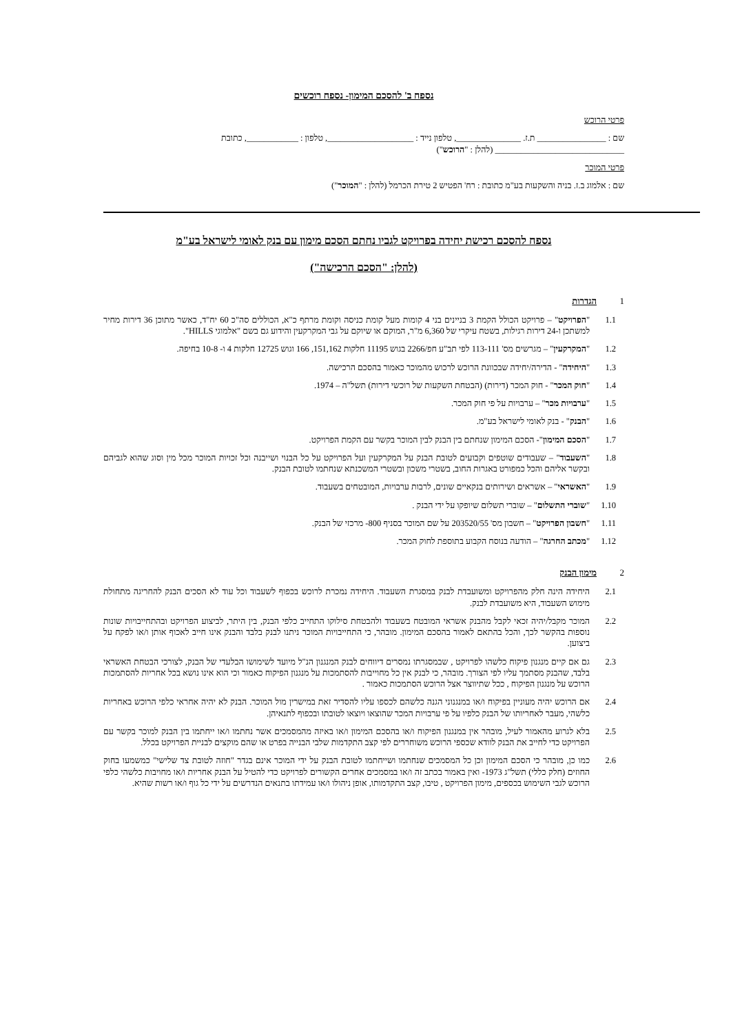נספח ב' להסכם המימון- נספח רוכשים
פרטי הרוכש
שם : ________________ ת.ז. _______________, טלפון נייד : ____________________, טלפון : ____________, כתובת ______________________________ (להלן : "הרוכש")
פרטי המוכר
שם : אלמוג ב.ז. בניה והשקעות בע"מ כתובת : רח' הפטיש 2 טירת הכרמל (להלן : "המוכר")
נספח להסכם רכישת יחידה בפרויקט לגביו נחתם הסכם מימון עם בנק לאומי לישראל בע"מ
(להלן: "הסכם הרכישה")
1 הגדרות
1.1 "הפרויקט" – פרויקט הכולל הקמת 3 בניינים בני 4 קומות מעל קומת כניסה וקומת מרתף כ"א, הכוללים סה"כ 60 יח"ד, כאשר מתוכן 36 דירות מחיר למשתכן ו-24 דירות רגילות, בשטח עיקרי של 6,360 מ"ר, המוקם או שיוקם על גבי המקרקעין והידוע גם בשם "אלמוגי HILLS".
1.2 "המקרקעין" – מגרשים מס' 113-111 לפי תב"ע חפ/2266 בגוש 11195 חלקות 151,162, 166 וגוש 12725 חלקות 4 ו- 10-8 בחיפה.
1.3 "היחידה" - הדירה/יחידה שבכוונת הרוכש לרכוש מהמוכר כאמור בהסכם הרכישה.
1.4 "חוק המכר" - חוק המכר (דירות) (הבטחת השקעות של רוכשי דירות) תשל"ה – 1974.
1.5 "ערבויות מכר" – ערבויות על פי חוק המכר.
1.6 "הבנק" - בנק לאומי לישראל בע"מ.
1.7 "הסכם המימון"- הסכם המימון שנחתם בין הבנק לבין המוכר בקשר עם הקמת הפרויקט.
1.8 "השעבוד" – שעבודים שוטפים וקבועים לטובת הבנק על המקרקעין ועל הפרויקט על כל הבנוי ושייבנה וכל זכויות המוכר מכל מין וסוג שהוא לגביהם ובקשר אליהם והכל כמפורט באגרות החוב, בשטרי משכון ובשטרי המשכנתא שנחתמו לטובת הבנק.
1.9 "האשראי" – אשראים ושירותים בנקאיים שונים, לרבות ערבויות, המובטחים בשעבוד.
1.10 "שוברי התשלום" – שוברי תשלום שיופקו על ידי הבנק .
1.11 "חשבון הפרויקט" – חשבון מס' 203520/55 על שם המוכר בסניף 800- מרכזי של הבנק.
1.12 "מכתב החרגה" – הודעה בנוסח הקבוע בתוספת לחוק המכר.
2 מימון הבנק
2.1 היחידה הינה חלק מהפרויקט ומשועבדת לבנק במסגרת השעבוד. היחידה נמכרת לרוכש בכפוף לשעבוד וכל עוד לא הסכים הבנק להחריגה מתחולת מימוש השעבוד, היא משועבדת לבנק.
2.2 המוכר מקבל/יהיה זכאי לקבל מהבנק אשראי המובטח בשעבוד ולהבטחת סילוקו התחייב כלפי הבנק, בין היתר, לביצוע הפרויקט ובהתחייבויות שונות נוספות בהקשר לכך, והכל בהתאם לאמור בהסכם המימון. מובהר, כי התחייבויות המוכר ניתנו לבנק בלבד והבנק אינו חייב לאכוף אותן ו/או לפקח על ביצוען.
2.3 גם אם קיים מנגנון פיקוח כלשהו לפרויקט , שבמסגרתו נמסרים דיווחים לבנק המנגנון הנ"ל מיועד לשימושו הבלעדי של הבנק, לצורכי הבטחת האשראי בלבד, שהבנק מסתמך עליו לפי הצורך. מובהר, כי לבנק אין כל מחוייבות להסתמכות על מנגנון הפיקוח כאמור וכי הוא אינו נושא בכל אחריות להסתמכות הרוכש על מנגנון הפיקוח , ככל שתיווצר אצל הרוכש הסתמכות כאמור .
2.4 אם הרוכש יהיה מעוניין בפיקוח ו/או במנגנוני הגנה כלשהם לכספו עליו להסדיר זאת במישרין מול המוכר. הבנק לא יהיה אחראי כלפי הרוכש באחריות כלשהי, מעבר לאחריותו של הבנק כלפיו על פי ערבויות המכר שהוצאו ויוצאו לטובתו ובכפוף לתנאיהן.
2.5 בלא לגרוע מהאמור לעיל, מובהר אין במנגנון הפיקוח ו/או בהסכם המימון ו/או באיזה מהמסמכים אשר נחתמו ו/או ייחתמו בין הבנק למוכר בקשר עם הפרויקט כדי לחייב את הבנק לוודא שכספי הרוכש משוחררים לפי קצב התקדמות שלבי הבנייה בפרט או שהם מוקצים לבניית הפרויקט בכלל.
2.6 כמו כן, מובהר כי הסכם המימון וכן כל המסמכים שנחתמו ושייחתמו לטובת הבנק על ידי המוכר אינם בגדר "חוזה לטובת צד שלישי" כמשמעו בחוק החוזים (חלק כללי) תשל"ג 1973- ואין באמור בכתב זה ו/או במסמכים אחרים הקשורים לפרויקט כדי להטיל על הבנק אחריות ו/או מחויבות כלשהי כלפי הרוכש לגבי השימוש בכספים, מימון הפרויקט , טיבו, קצב התקדמותו, אופן ניהולו ו/או עמידתו בתנאים הנדרשים על ידי כל גוף ו/או רשות שהיא.